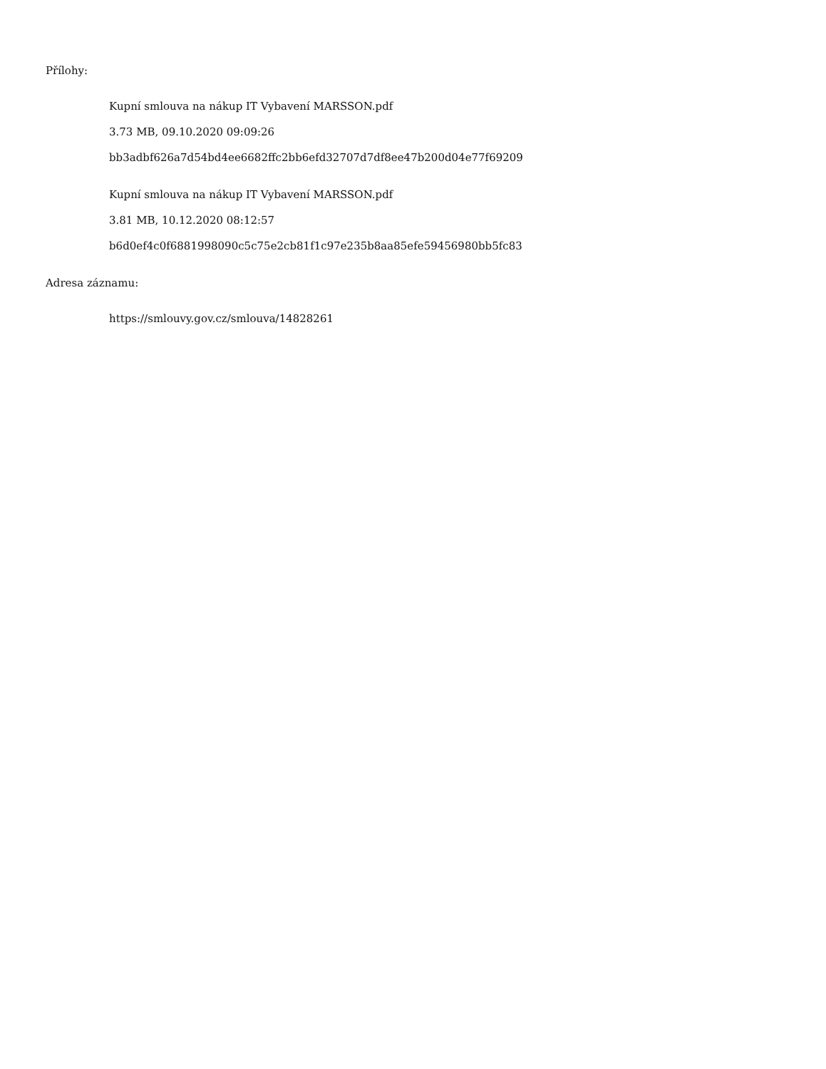Přílohy:
Kupní smlouva na nákup IT Vybavení MARSSON.pdf
3.73 MB, 09.10.2020 09:09:26
bb3adbf626a7d54bd4ee6682ffc2bb6efd32707d7df8ee47b200d04e77f69209
Kupní smlouva na nákup IT Vybavení MARSSON.pdf
3.81 MB, 10.12.2020 08:12:57
b6d0ef4c0f6881998090c5c75e2cb81f1c97e235b8aa85efe59456980bb5fc83
Adresa záznamu:
https://smlouvy.gov.cz/smlouva/14828261